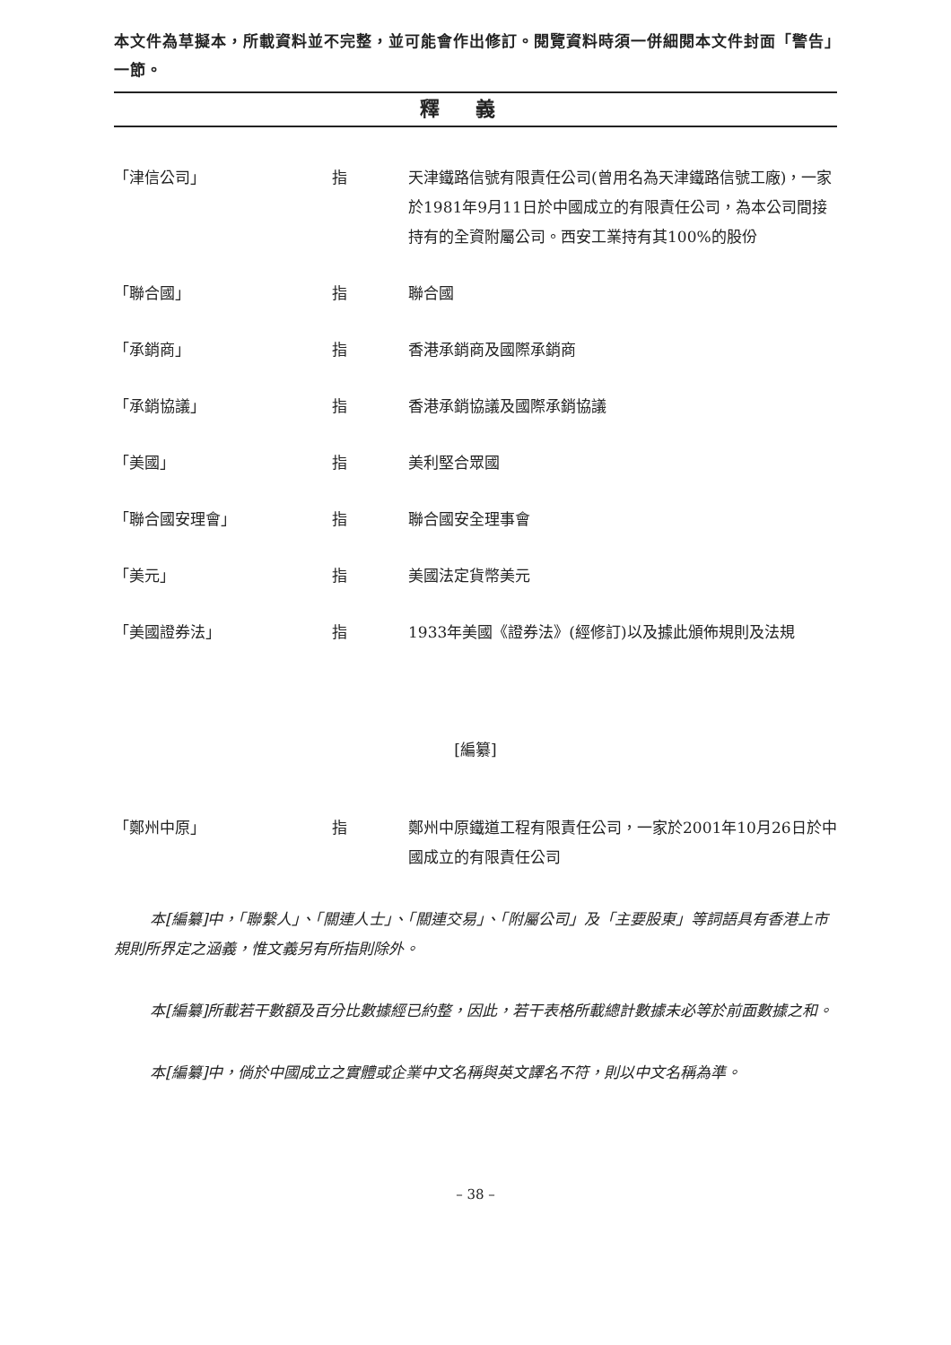本文件為草擬本，所載資料並不完整，並可能會作出修訂。閱覽資料時須一併細閱本文件封面「警告」一節。
釋義
「津信公司」 指 天津鐵路信號有限責任公司(曾用名為天津鐵路信號工廠)，一家於1981年9月11日於中國成立的有限責任公司，為本公司間接持有的全資附屬公司。西安工業持有其100%的股份
「聯合國」 指 聯合國
「承銷商」 指 香港承銷商及國際承銷商
「承銷協議」 指 香港承銷協議及國際承銷協議
「美國」 指 美利堅合眾國
「聯合國安理會」 指 聯合國安全理事會
「美元」 指 美國法定貨幣美元
「美國證券法」 指 1933年美國《證券法》(經修訂)以及據此頒佈規則及法規
[編纂]
「鄭州中原」 指 鄭州中原鐵道工程有限責任公司，一家於2001年10月26日於中國成立的有限責任公司
本[編纂]中，「聯繫人」、「關連人士」、「關連交易」、「附屬公司」及「主要股東」等詞語具有香港上市規則所界定之涵義，惟文義另有所指則除外。
本[編纂]所載若干數額及百分比數據經已約整，因此，若干表格所載總計數據未必等於前面數據之和。
本[編纂]中，倘於中國成立之實體或企業中文名稱與英文譯名不符，則以中文名稱為準。
– 38 –